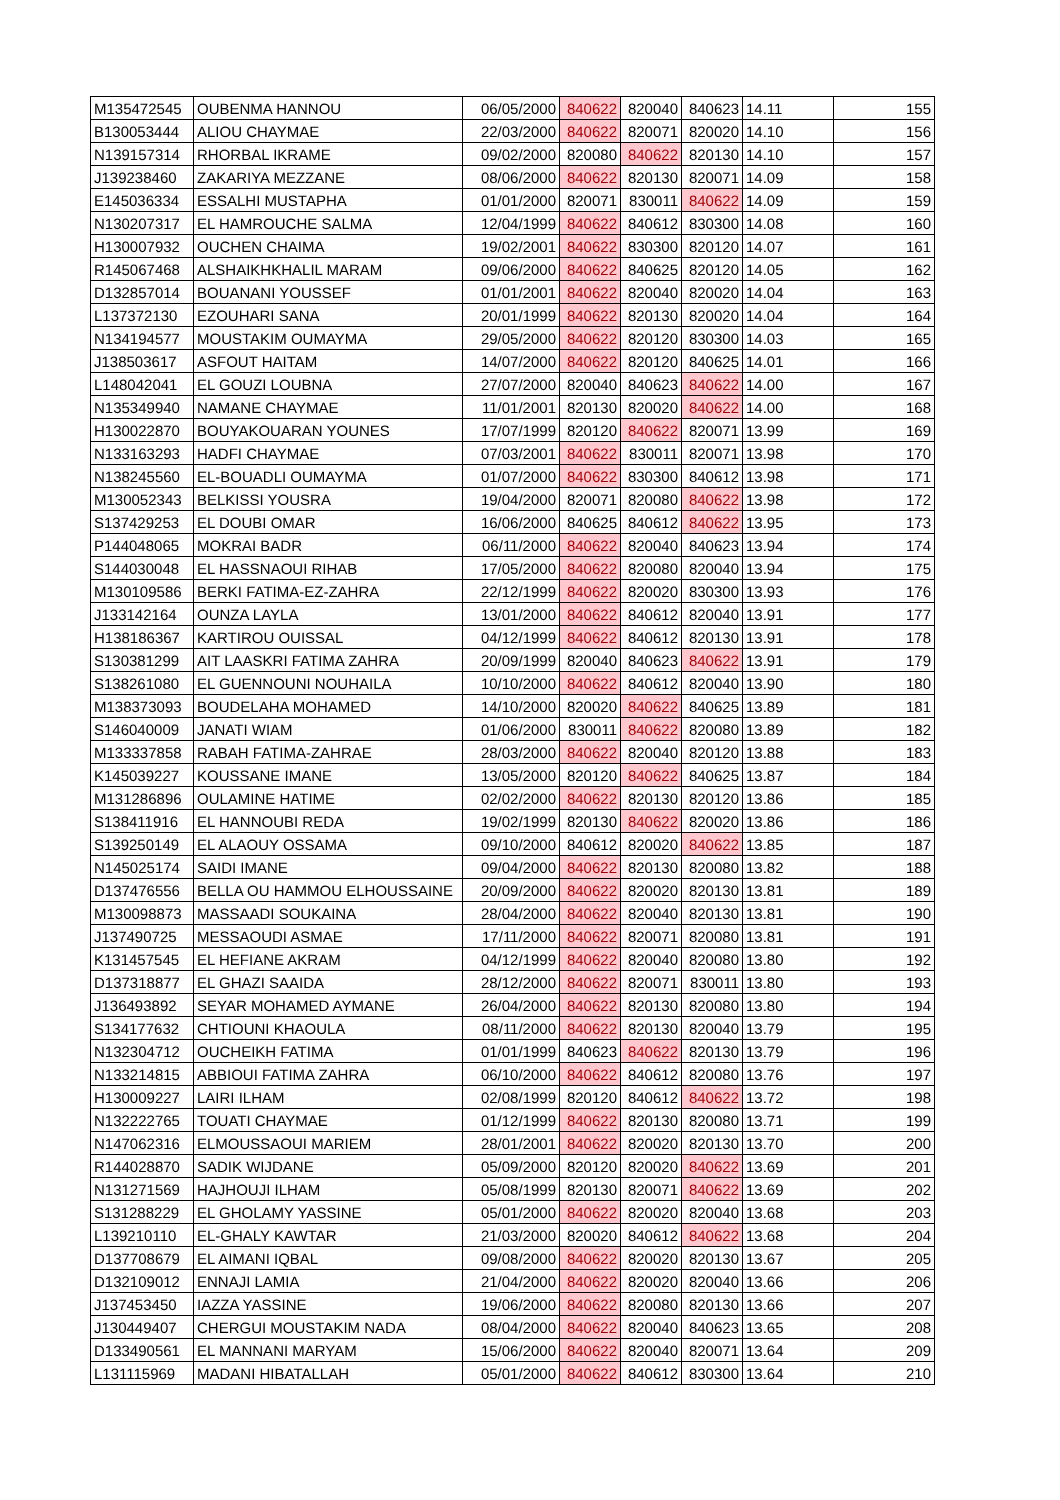| M135472545 | OUBENMA HANNOU | 06/05/2000 | 840622 | 820040 | 840623 | 14.11 | 155 |
| B130053444 | ALIOU CHAYMAE | 22/03/2000 | 840622 | 820071 | 820020 | 14.10 | 156 |
| N139157314 | RHORBAL IKRAME | 09/02/2000 | 820080 | 840622 | 820130 | 14.10 | 157 |
| J139238460 | ZAKARIYA MEZZANE | 08/06/2000 | 840622 | 820130 | 820071 | 14.09 | 158 |
| E145036334 | ESSALHI MUSTAPHA | 01/01/2000 | 820071 | 830011 | 840622 | 14.09 | 159 |
| N130207317 | EL HAMROUCHE SALMA | 12/04/1999 | 840622 | 840612 | 830300 | 14.08 | 160 |
| H130007932 | OUCHEN CHAIMA | 19/02/2001 | 840622 | 830300 | 820120 | 14.07 | 161 |
| R145067468 | ALSHAIKHKHALIL MARAM | 09/06/2000 | 840622 | 840625 | 820120 | 14.05 | 162 |
| D132857014 | BOUANANI YOUSSEF | 01/01/2001 | 840622 | 820040 | 820020 | 14.04 | 163 |
| L137372130 | EZOUHARI SANA | 20/01/1999 | 840622 | 820130 | 820020 | 14.04 | 164 |
| N134194577 | MOUSTAKIM OUMAYMA | 29/05/2000 | 840622 | 820120 | 830300 | 14.03 | 165 |
| J138503617 | ASFOUT HAITAM | 14/07/2000 | 840622 | 820120 | 840625 | 14.01 | 166 |
| L148042041 | EL GOUZI LOUBNA | 27/07/2000 | 820040 | 840623 | 840622 | 14.00 | 167 |
| N135349940 | NAMANE CHAYMAE | 11/01/2001 | 820130 | 820020 | 840622 | 14.00 | 168 |
| H130022870 | BOUYAKOUARAN YOUNES | 17/07/1999 | 820120 | 840622 | 820071 | 13.99 | 169 |
| N133163293 | HADFI CHAYMAE | 07/03/2001 | 840622 | 830011 | 820071 | 13.98 | 170 |
| N138245560 | EL-BOUADLI OUMAYMA | 01/07/2000 | 840622 | 830300 | 840612 | 13.98 | 171 |
| M130052343 | BELKISSI YOUSRA | 19/04/2000 | 820071 | 820080 | 840622 | 13.98 | 172 |
| S137429253 | EL DOUBI OMAR | 16/06/2000 | 840625 | 840612 | 840622 | 13.95 | 173 |
| P144048065 | MOKRAI BADR | 06/11/2000 | 840622 | 820040 | 840623 | 13.94 | 174 |
| S144030048 | EL HASSNAOUI RIHAB | 17/05/2000 | 840622 | 820080 | 820040 | 13.94 | 175 |
| M130109586 | BERKI FATIMA-EZ-ZAHRA | 22/12/1999 | 840622 | 820020 | 830300 | 13.93 | 176 |
| J133142164 | OUNZA LAYLA | 13/01/2000 | 840622 | 840612 | 820040 | 13.91 | 177 |
| H138186367 | KARTIROU OUISSAL | 04/12/1999 | 840622 | 840612 | 820130 | 13.91 | 178 |
| S130381299 | AIT LAASKRI FATIMA ZAHRA | 20/09/1999 | 820040 | 840623 | 840622 | 13.91 | 179 |
| S138261080 | EL GUENNOUNI NOUHAILA | 10/10/2000 | 840622 | 840612 | 820040 | 13.90 | 180 |
| M138373093 | BOUDELAHA MOHAMED | 14/10/2000 | 820020 | 840622 | 840625 | 13.89 | 181 |
| S146040009 | JANATI WIAM | 01/06/2000 | 830011 | 840622 | 820080 | 13.89 | 182 |
| M133337858 | RABAH FATIMA-ZAHRAE | 28/03/2000 | 840622 | 820040 | 820120 | 13.88 | 183 |
| K145039227 | KOUSSANE IMANE | 13/05/2000 | 820120 | 840622 | 840625 | 13.87 | 184 |
| M131286896 | OULAMINE HATIME | 02/02/2000 | 840622 | 820130 | 820120 | 13.86 | 185 |
| S138411916 | EL HANNOUBI REDA | 19/02/1999 | 820130 | 840622 | 820020 | 13.86 | 186 |
| S139250149 | EL ALAOUY OSSAMA | 09/10/2000 | 840612 | 820020 | 840622 | 13.85 | 187 |
| N145025174 | SAIDI IMANE | 09/04/2000 | 840622 | 820130 | 820080 | 13.82 | 188 |
| D137476556 | BELLA OU HAMMOU ELHOUSSAINE | 20/09/2000 | 840622 | 820020 | 820130 | 13.81 | 189 |
| M130098873 | MASSAADI SOUKAINA | 28/04/2000 | 840622 | 820040 | 820130 | 13.81 | 190 |
| J137490725 | MESSAOUDI ASMAE | 17/11/2000 | 840622 | 820071 | 820080 | 13.81 | 191 |
| K131457545 | EL HEFIANE AKRAM | 04/12/1999 | 840622 | 820040 | 820080 | 13.80 | 192 |
| D137318877 | EL GHAZI SAAIDA | 28/12/2000 | 840622 | 820071 | 830011 | 13.80 | 193 |
| J136493892 | SEYAR MOHAMED AYMANE | 26/04/2000 | 840622 | 820130 | 820080 | 13.80 | 194 |
| S134177632 | CHTIOUNI KHAOULA | 08/11/2000 | 840622 | 820130 | 820040 | 13.79 | 195 |
| N132304712 | OUCHEIKH FATIMA | 01/01/1999 | 840623 | 840622 | 820130 | 13.79 | 196 |
| N133214815 | ABBIOUI FATIMA ZAHRA | 06/10/2000 | 840622 | 840612 | 820080 | 13.76 | 197 |
| H130009227 | LAIRI ILHAM | 02/08/1999 | 820120 | 840612 | 840622 | 13.72 | 198 |
| N132222765 | TOUATI CHAYMAE | 01/12/1999 | 840622 | 820130 | 820080 | 13.71 | 199 |
| N147062316 | ELMOUSSAOUI MARIEM | 28/01/2001 | 840622 | 820020 | 820130 | 13.70 | 200 |
| R144028870 | SADIK WIJDANE | 05/09/2000 | 820120 | 820020 | 840622 | 13.69 | 201 |
| N131271569 | HAJHOUJI ILHAM | 05/08/1999 | 820130 | 820071 | 840622 | 13.69 | 202 |
| S131288229 | EL GHOLAMY YASSINE | 05/01/2000 | 840622 | 820020 | 820040 | 13.68 | 203 |
| L139210110 | EL-GHALY KAWTAR | 21/03/2000 | 820020 | 840612 | 840622 | 13.68 | 204 |
| D137708679 | EL AIMANI IQBAL | 09/08/2000 | 840622 | 820020 | 820130 | 13.67 | 205 |
| D132109012 | ENNAJI LAMIA | 21/04/2000 | 840622 | 820020 | 820040 | 13.66 | 206 |
| J137453450 | IAZZA YASSINE | 19/06/2000 | 840622 | 820080 | 820130 | 13.66 | 207 |
| J130449407 | CHERGUI MOUSTAKIM NADA | 08/04/2000 | 840622 | 820040 | 840623 | 13.65 | 208 |
| D133490561 | EL MANNANI MARYAM | 15/06/2000 | 840622 | 820040 | 820071 | 13.64 | 209 |
| L131115969 | MADANI HIBATALLAH | 05/01/2000 | 840622 | 840612 | 830300 | 13.64 | 210 |